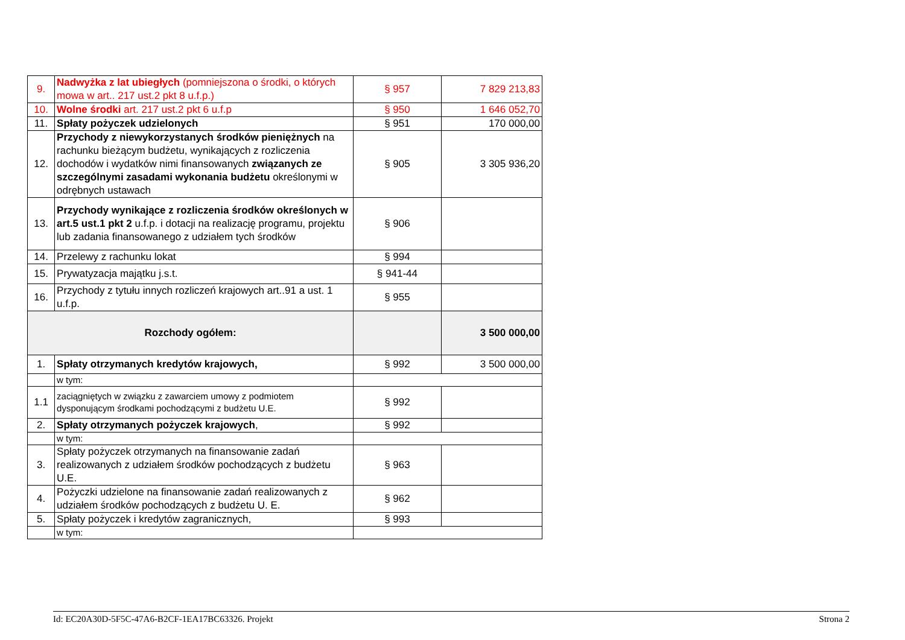| 9. | Nadwyżka z lat ubiegłych (pomniejszona o środki, o których mowa w art.. 217 ust.2 pkt 8 u.f.p.) | § 957 | 7 829 213,83 |
| 10. | Wolne środki art. 217 ust.2 pkt 6 u.f.p | § 950 | 1 646 052,70 |
| 11. | Spłaty pożyczek udzielonych | § 951 | 170 000,00 |
| 12. | Przychody z niewykorzystanych środków pieniężnych na rachunku bieżącym budżetu, wynikających z rozliczenia dochodów i wydatków nimi finansowanych związanych ze szczególnymi zasadami wykonania budżetu określonymi w odrębnych ustawach | § 905 | 3 305 936,20 |
| 13. | Przychody wynikające z rozliczenia środków określonych w art.5 ust.1 pkt 2 u.f.p. i dotacji na realizację programu, projektu lub zadania finansowanego z udziałem tych środków | § 906 | |
| 14. | Przelewy z rachunku lokat | § 994 | |
| 15. | Prywatyzacja majątku j.s.t. | § 941-44 | |
| 16. | Przychody z tytułu innych rozliczeń krajowych art..91 a ust. 1 u.f.p. | § 955 | |
| Rozchody ogółem: | | | 3 500 000,00 |
| 1. | Spłaty otrzymanych kredytów krajowych, | § 992 | 3 500 000,00 |
| | w tym: | | |
| 1.1 | zaciągniętych w związku z zawarciem umowy z podmiotem dysponującym środkami pochodzącymi z budżetu U.E. | § 992 | |
| 2. | Spłaty otrzymanych pożyczek krajowych , | § 992 | |
| | w tym: | | |
| 3. | Spłaty pożyczek otrzymanych na finansowanie zadań realizowanych z udziałem środków pochodzących z budżetu U.E. | § 963 | |
| 4. | Pożyczki udzielone na finansowanie zadań realizowanych z udziałem środków pochodzących z budżetu U. E. | § 962 | |
| 5. | Spłaty pożyczek i kredytów zagranicznych, | § 993 | |
| | w tym: | | |
Id: EC20A30D-5F5C-47A6-B2CF-1EA17BC63326. Projekt Strona 2